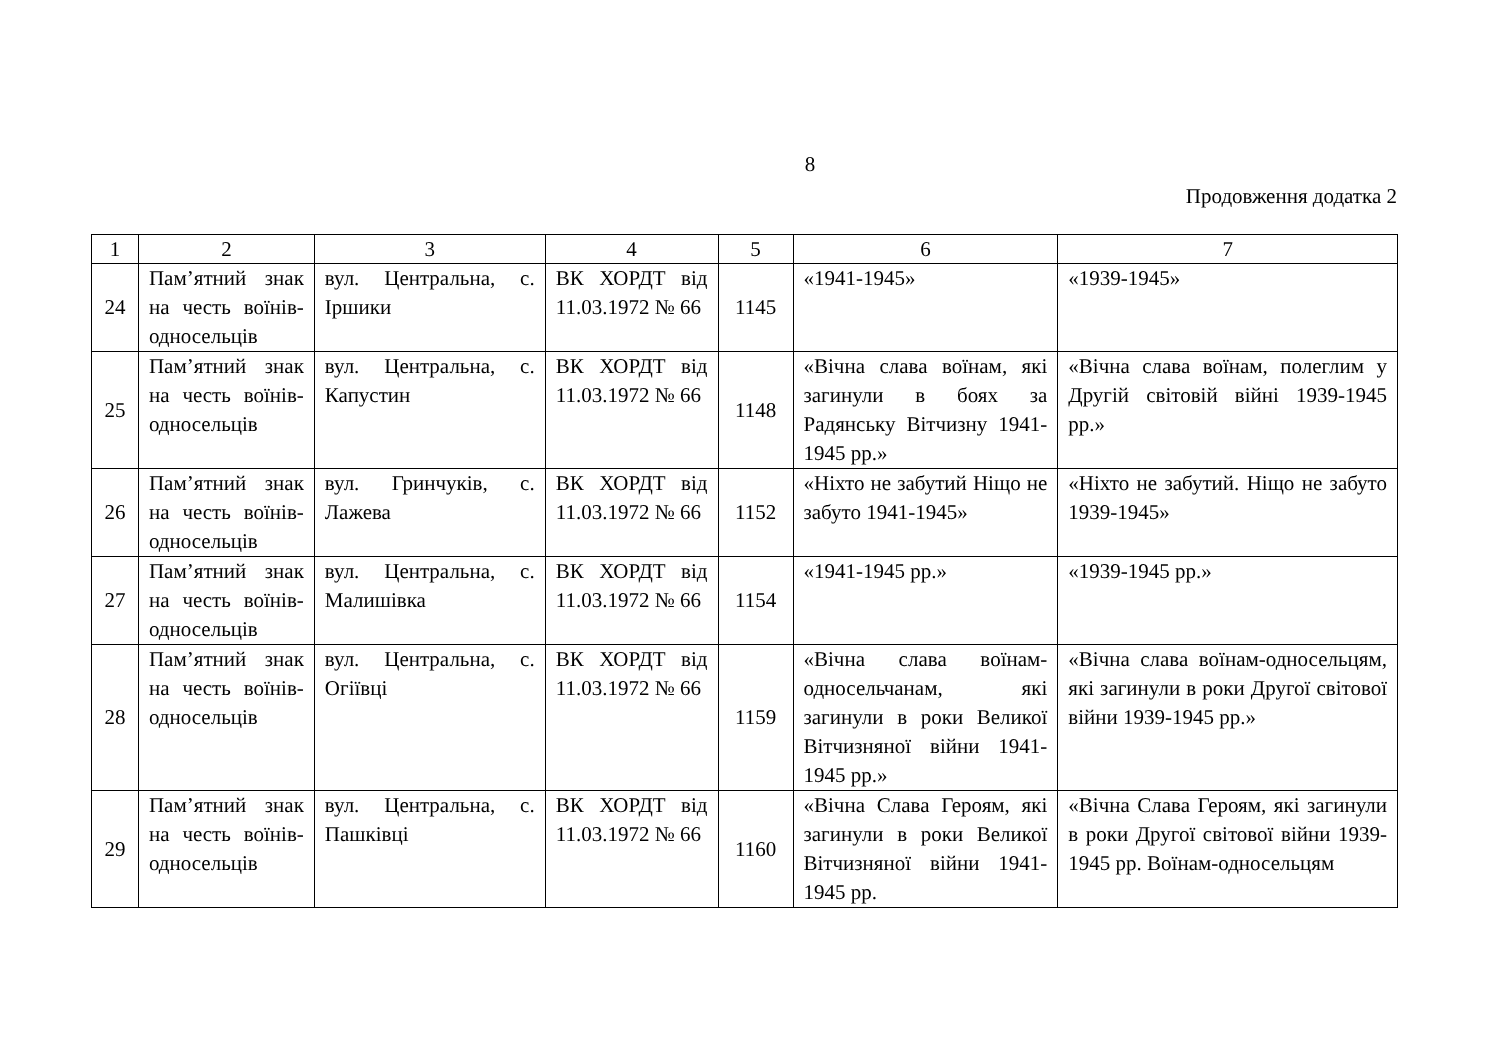8
Продовження додатка 2
| 1 | 2 | 3 | 4 | 5 | 6 | 7 |
| 24 | Пам’ятний знак на честь воїнів-односельців | вул. Центральна, с. Іршики | ВК ХОРДТ від 11.03.1972 № 66 | 1145 | «1941-1945» | «1939-1945» |
| 25 | Пам’ятний знак на честь воїнів-односельців | вул. Центральна, с. Капустин | ВК ХОРДТ від 11.03.1972 № 66 | 1148 | «Вічна слава воїнам, які загинули в боях за Радянську Вітчизну 1941-1945 рр.» | «Вічна слава воїнам, полеглим у Другій світовій війні 1939-1945 рр.» |
| 26 | Пам’ятний знак на честь воїнів-односельців | вул. Гринчуків, с. Лажева | ВК ХОРДТ від 11.03.1972 № 66 | 1152 | «Ніхто не забутий Ніщо не забуто 1941-1945» | «Ніхто не забутий. Ніщо не забуто 1939-1945» |
| 27 | Пам’ятний знак на честь воїнів-односельців | вул. Центральна, с. Малишівка | ВК ХОРДТ від 11.03.1972 № 66 | 1154 | «1941-1945 рр.» | «1939-1945 рр.» |
| 28 | Пам’ятний знак на честь воїнів-односельців | вул. Центральна, с. Огіївці | ВК ХОРДТ від 11.03.1972 № 66 | 1159 | «Вічна слава воїнам-односельчанам, які загинули в роки Великої Вітчизняної війни 1941-1945 рр.» | «Вічна слава воїнам-односельцям, які загинули в роки Другої світової війни 1939-1945 рр.» |
| 29 | Пам’ятний знак на честь воїнів-односельців | вул. Центральна, с. Пашківці | ВК ХОРДТ від 11.03.1972 № 66 | 1160 | «Вічна Слава Героям, які загинули в роки Великої Вітчизняної війни 1941-1945 рр. | «Вічна Слава Героям, які загинули в роки Другої світової війни 1939-1945 рр. Воїнам-односельцям |